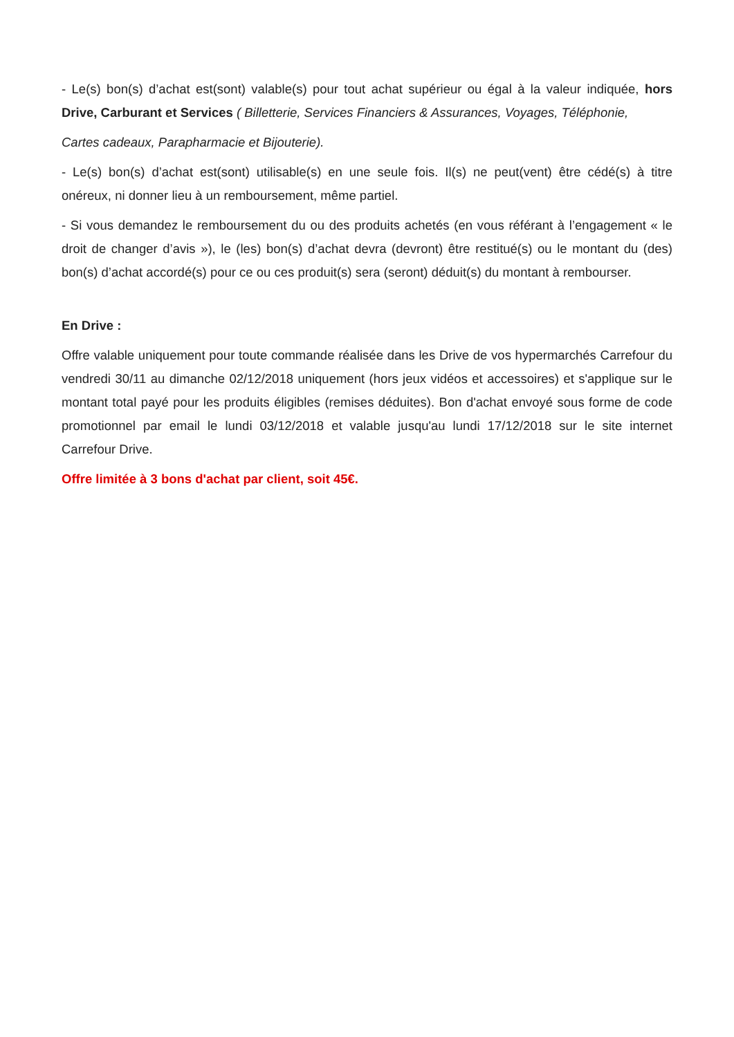- Le(s) bon(s) d’achat est(sont) valable(s) pour tout achat supérieur ou égal à la valeur indiquée, hors Drive, Carburant et Services ( Billetterie, Services Financiers & Assurances, Voyages, Téléphonie,
Cartes cadeaux, Parapharmacie et Bijouterie).
- Le(s) bon(s) d’achat est(sont) utilisable(s) en une seule fois. Il(s) ne peut(vent) être cédé(s) à titre onéreux, ni donner lieu à un remboursement, même partiel.
- Si vous demandez le remboursement du ou des produits achetés (en vous référant à l’engagement « le droit de changer d’avis »), le (les) bon(s) d’achat devra (devront) être restitué(s) ou le montant du (des) bon(s) d’achat accordé(s) pour ce ou ces produit(s) sera (seront) déduit(s) du montant à rembourser.
En Drive :
Offre valable uniquement pour toute commande réalisée dans les Drive de vos hypermarchés Carrefour du vendredi 30/11 au dimanche 02/12/2018 uniquement (hors jeux vidéos et accessoires) et s'applique sur le montant total payé pour les produits éligibles (remises déduites). Bon d'achat envoyé sous forme de code promotionnel par email le lundi 03/12/2018 et valable jusqu'au lundi 17/12/2018 sur le site internet Carrefour Drive.
Offre limitée à 3 bons d'achat par client, soit 45€.